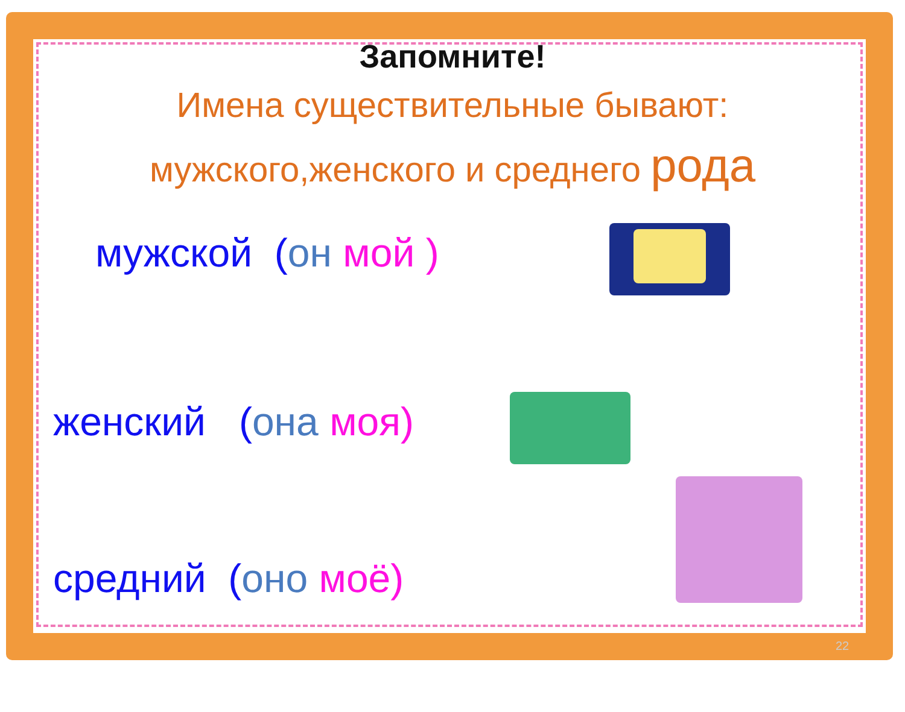Запомните!
Имена существительные бывают:
мужского,женского и среднего рода
мужской (он мой )
женский (она моя)
средний (оно моё)
22